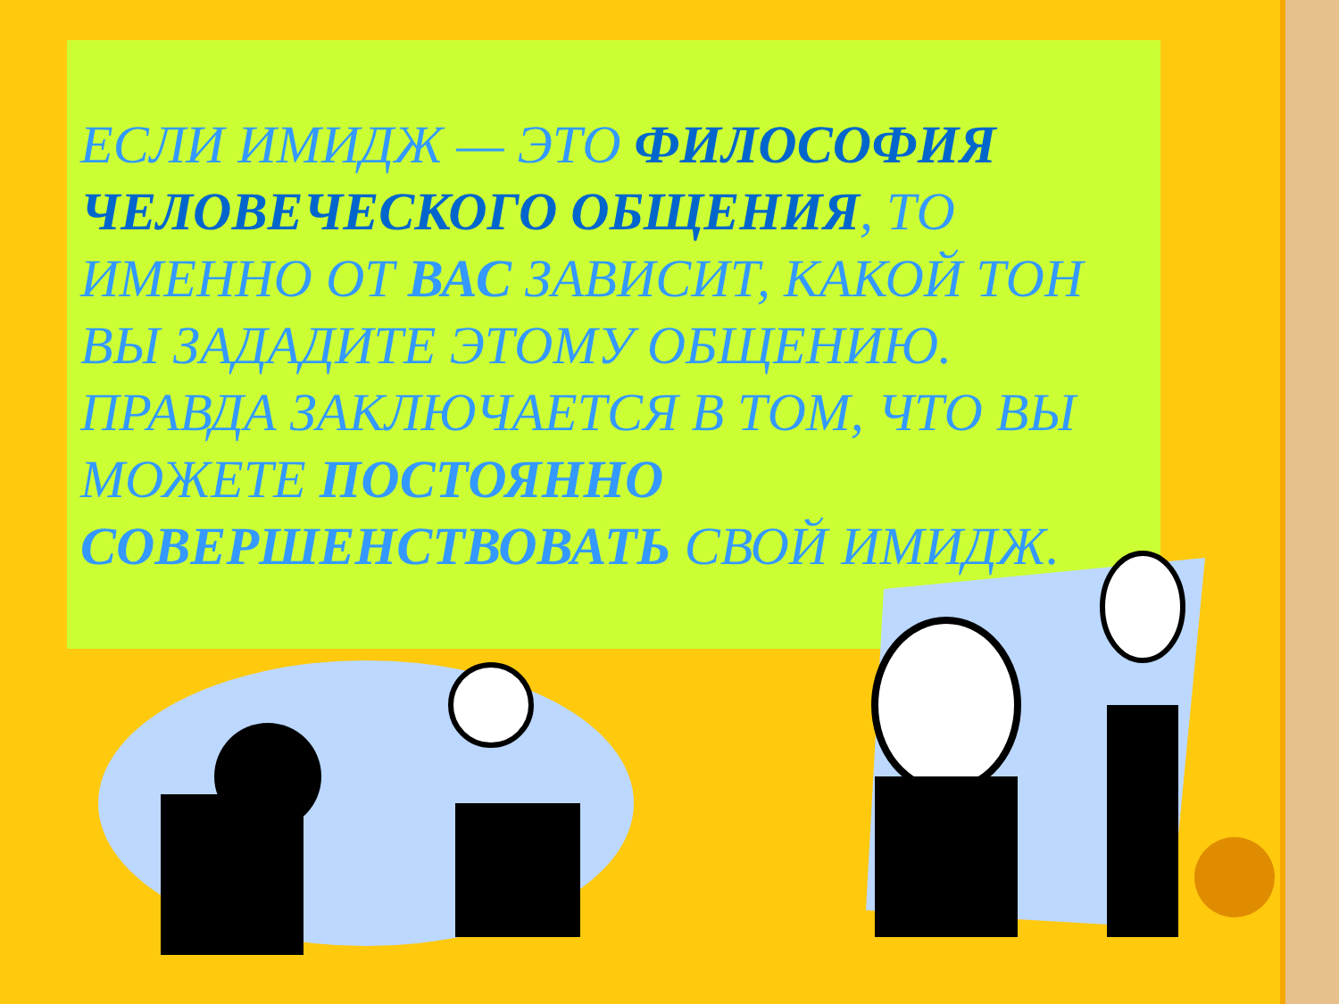ЕСЛИ ИМИДЖ — ЭТО ФИЛОСОФИЯ ЧЕЛОВЕЧЕСКОГО ОБЩЕНИЯ, ТО ИМЕННО ОТ ВАС ЗАВИСИТ, КАКОЙ ТОН ВЫ ЗАДАДИТЕ ЭТОМУ ОБЩЕНИЮ. ПРАВДА ЗАКЛЮЧАЕТСЯ В ТОМ, ЧТО ВЫ МОЖЕТЕ ПОСТОЯННО СОВЕРШЕНСТВОВАТЬ СВОЙ ИМИДЖ.